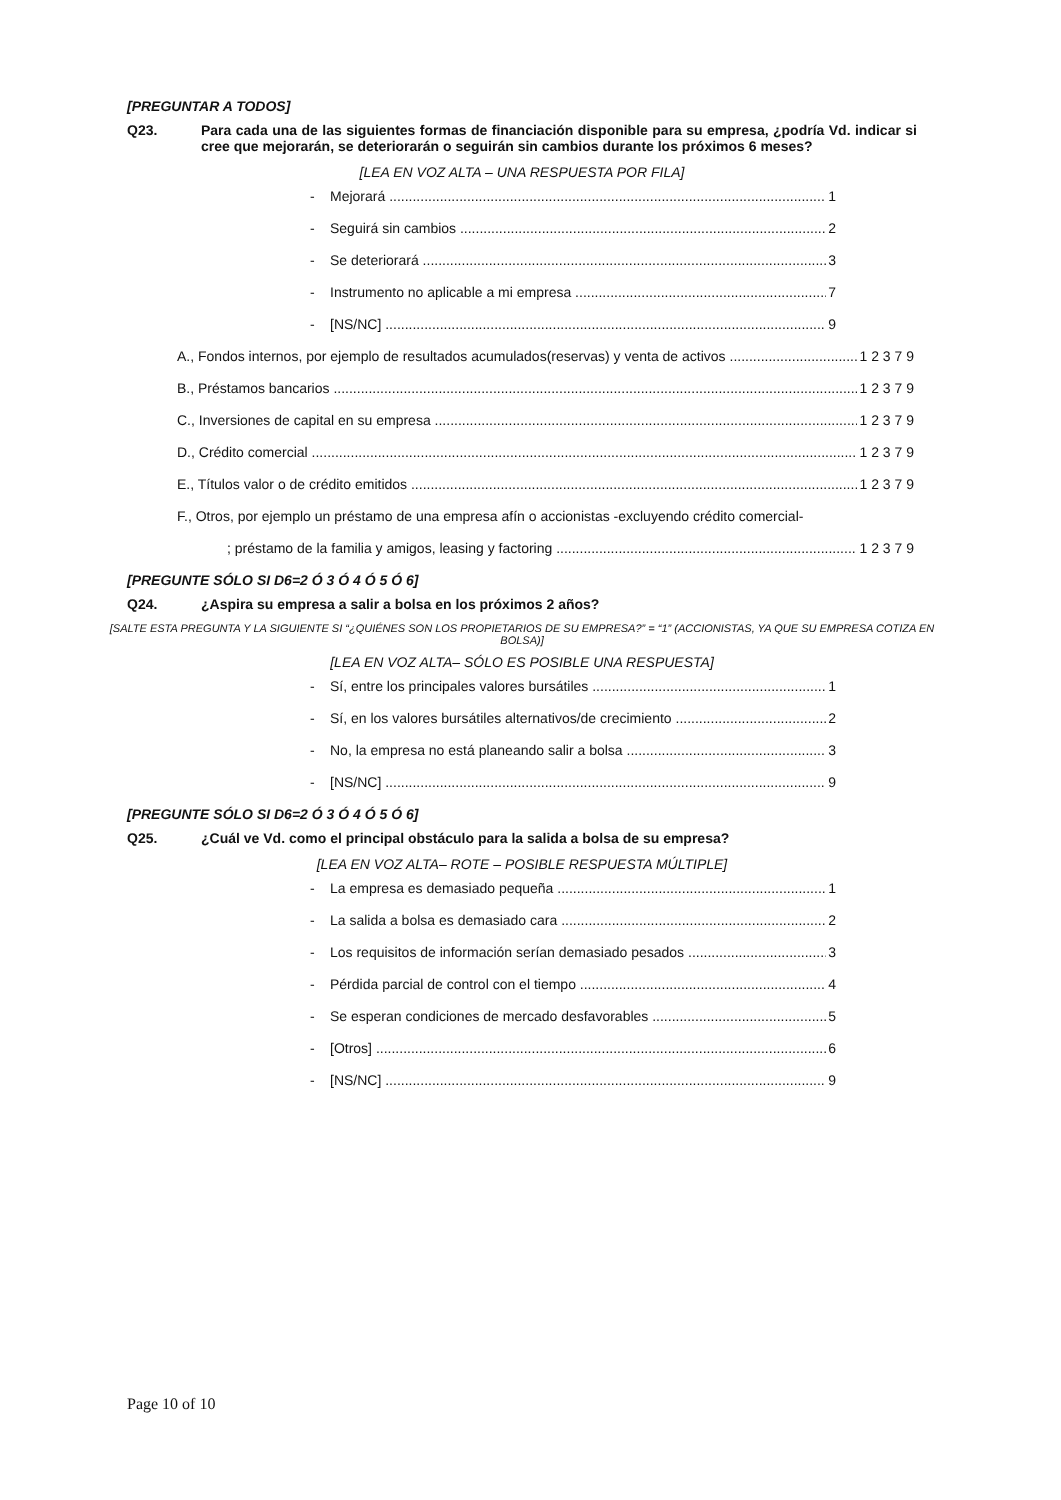[PREGUNTAR A TODOS]
Q23. Para cada una de las siguientes formas de financiación disponible para su empresa, ¿podría Vd. indicar si cree que mejorarán, se deteriorarán o seguirán sin cambios durante los próximos 6 meses?
[LEA EN VOZ ALTA – UNA RESPUESTA POR FILA]
- Mejorará 1
- Seguirá sin cambios 2
- Se deteriorará 3
- Instrumento no aplicable a mi empresa 7
- [NS/NC] 9
A., Fondos internos, por ejemplo de resultados acumulados(reservas) y venta de activos 1 2 3 7 9
B., Préstamos bancarios 1 2 3 7 9
C., Inversiones de capital en su empresa 1 2 3 7 9
D., Crédito comercial 1 2 3 7 9
E., Títulos valor o de crédito emitidos 1 2 3 7 9
F., Otros, por ejemplo un préstamo de una empresa afín o accionistas -excluyendo crédito comercial-
; préstamo de la familia y amigos, leasing y factoring 1 2 3 7 9
[PREGUNTE SÓLO SI D6=2 Ó 3 Ó 4 Ó 5 Ó 6]
Q24. ¿Aspira su empresa a salir a bolsa en los próximos 2 años?
[SALTE ESTA PREGUNTA Y LA SIGUIENTE SI “¿QUIÉNES SON LOS PROPIETARIOS DE SU EMPRESA?” = “1” (ACCIONISTAS, YA QUE SU EMPRESA COTIZA EN BOLSA)]
[LEA EN VOZ ALTA– SÓLO ES POSIBLE UNA RESPUESTA]
- Sí, entre los principales valores bursátiles 1
- Sí, en los valores bursátiles alternativos/de crecimiento 2
- No, la empresa no está planeando salir a bolsa 3
- [NS/NC] 9
[PREGUNTE SÓLO SI D6=2 Ó 3 Ó 4 Ó 5 Ó 6]
Q25. ¿Cuál ve Vd. como el principal obstáculo para la salida a bolsa de su empresa?
[LEA EN VOZ ALTA– ROTE – POSIBLE RESPUESTA MÚLTIPLE]
- La empresa es demasiado pequeña 1
- La salida a bolsa es demasiado cara 2
- Los requisitos de información serían demasiado pesados 3
- Pérdida parcial de control con el tiempo 4
- Se esperan condiciones de mercado desfavorables 5
- [Otros] 6
- [NS/NC] 9
Page 10 of 10